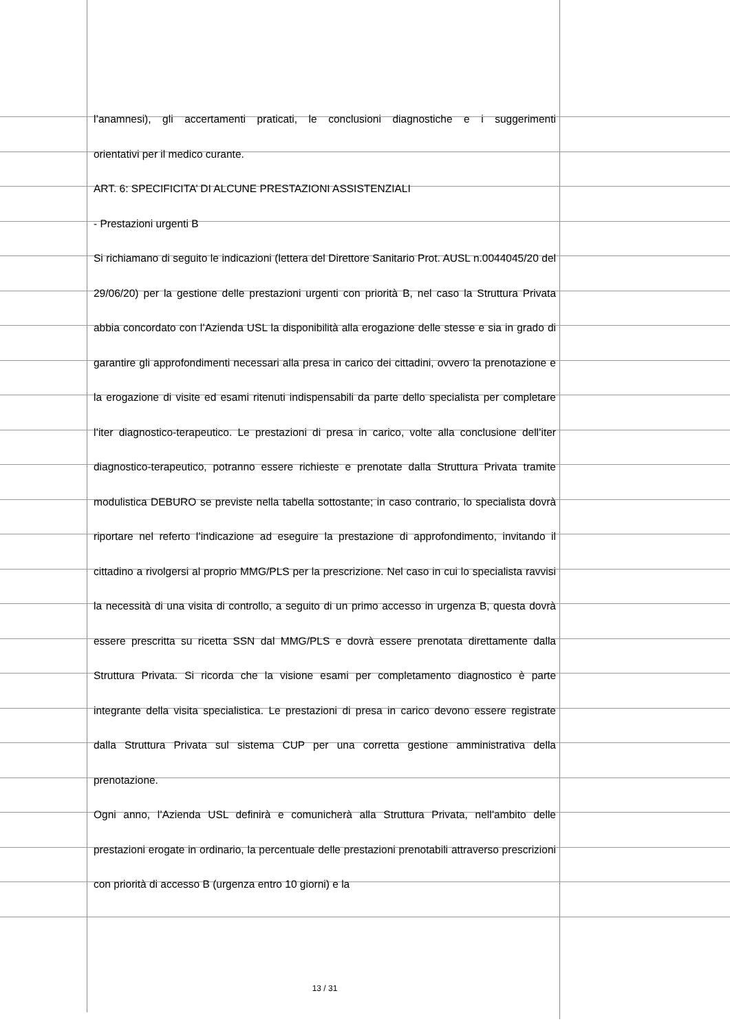l’anamnesi), gli accertamenti praticati, le conclusioni diagnostiche e i suggerimenti
orientativi per il medico curante.
ART. 6: SPECIFICITA’ DI ALCUNE PRESTAZIONI ASSISTENZIALI
- Prestazioni urgenti B
Si richiamano di seguito le indicazioni (lettera del Direttore Sanitario Prot. AUSL n.0044045/20 del 29/06/20) per la gestione delle prestazioni urgenti con priorità B, nel caso la Struttura Privata abbia concordato con l’Azienda USL la disponibilità alla erogazione delle stesse e sia in grado di garantire gli approfondimenti necessari alla presa in carico dei cittadini, ovvero la prenotazione e la erogazione di visite ed esami ritenuti indispensabili da parte dello specialista per completare l’iter diagnostico-terapeutico. Le prestazioni di presa in carico, volte alla conclusione dell’iter diagnostico-terapeutico, potranno essere richieste e prenotate dalla Struttura Privata tramite modulistica DEBURO se previste nella tabella sottostante; in caso contrario, lo specialista dovrà riportare nel referto l’indicazione ad eseguire la prestazione di approfondimento, invitando il cittadino a rivolgersi al proprio MMG/PLS per la prescrizione. Nel caso in cui lo specialista ravvisi la necessità di una visita di controllo, a seguito di un primo accesso in urgenza B, questa dovrà essere prescritta su ricetta SSN dal MMG/PLS e dovrà essere prenotata direttamente dalla Struttura Privata. Si ricorda che la visione esami per completamento diagnostico è parte integrante della visita specialistica. Le prestazioni di presa in carico devono essere registrate dalla Struttura Privata sul sistema CUP per una corretta gestione amministrativa della prenotazione.
Ogni anno, l’Azienda USL definirà e comunicherà alla Struttura Privata, nell’ambito delle prestazioni erogate in ordinario, la percentuale delle prestazioni prenotabili attraverso prescrizioni con priorità di accesso B (urgenza entro 10 giorni) e la
13 / 31